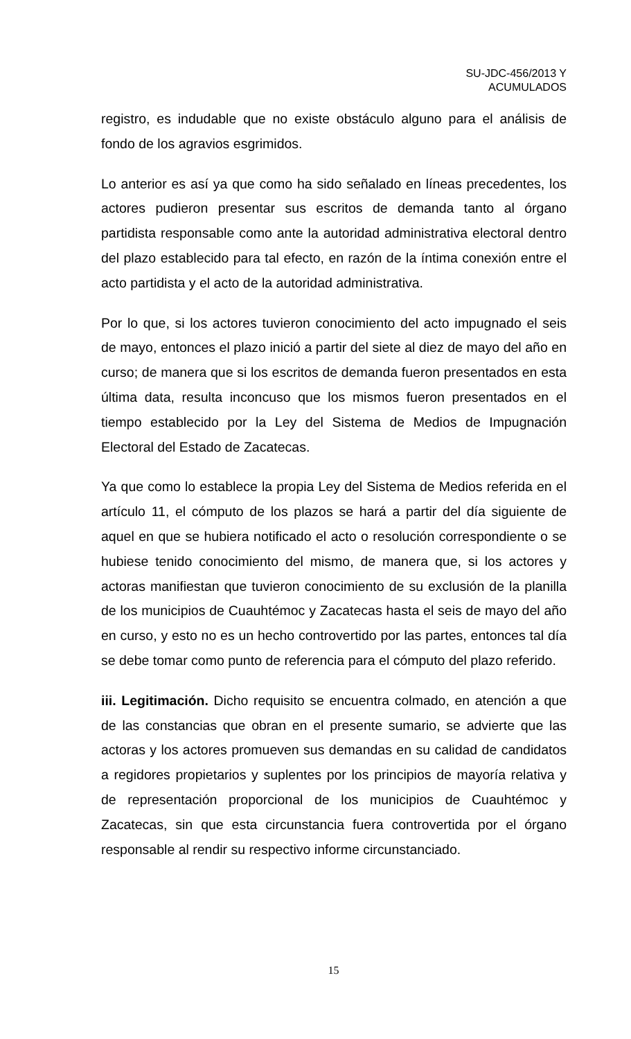SU-JDC-456/2013 Y
ACUMULADOS
registro, es indudable que no existe obstáculo alguno para el análisis de fondo de los agravios esgrimidos.
Lo anterior es así ya que como ha sido señalado en líneas precedentes, los actores pudieron presentar sus escritos de demanda tanto al órgano partidista responsable como ante la autoridad administrativa electoral dentro del plazo establecido para tal efecto, en razón de la íntima conexión entre el acto partidista y el acto de la autoridad administrativa.
Por lo que, si los actores tuvieron conocimiento del acto impugnado el seis de mayo, entonces el plazo inició a partir del siete al diez de mayo del año en curso; de manera que si los escritos de demanda fueron presentados en esta última data, resulta inconcuso que los mismos fueron presentados en el tiempo establecido por la Ley del Sistema de Medios de Impugnación Electoral del Estado de Zacatecas.
Ya que como lo establece la propia Ley del Sistema de Medios referida en el artículo 11, el cómputo de los plazos se hará a partir del día siguiente de aquel en que se hubiera notificado el acto o resolución correspondiente o se hubiese tenido conocimiento del mismo, de manera que, si los actores y actoras manifiestan que tuvieron conocimiento de su exclusión de la planilla de los municipios de Cuauhtémoc y Zacatecas hasta el seis de mayo del año en curso, y esto no es un hecho controvertido por las partes, entonces tal día se debe tomar como punto de referencia para el cómputo del plazo referido.
iii. Legitimación. Dicho requisito se encuentra colmado, en atención a que de las constancias que obran en el presente sumario, se advierte que las actoras y los actores promueven sus demandas en su calidad de candidatos a regidores propietarios y suplentes por los principios de mayoría relativa y de representación proporcional de los municipios de Cuauhtémoc y Zacatecas, sin que esta circunstancia fuera controvertida por el órgano responsable al rendir su respectivo informe circunstanciado.
15